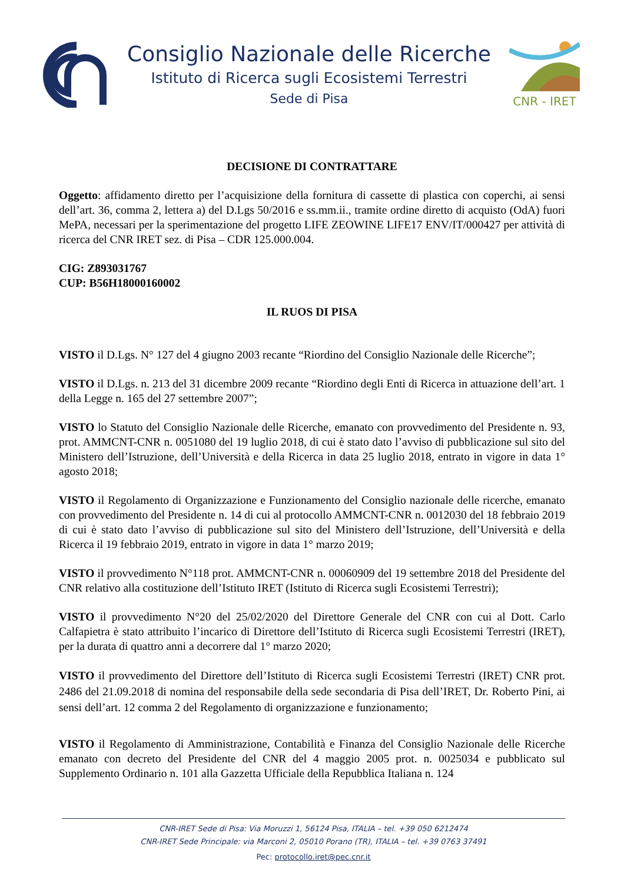Consiglio Nazionale delle Ricerche
Istituto di Ricerca sugli Ecosistemi Terrestri
Sede di Pisa
CNR - IRET
DECISIONE DI CONTRATTARE
Oggetto: affidamento diretto per l’acquisizione della fornitura di cassette di plastica con coperchi, ai sensi dell’art. 36, comma 2, lettera a) del D.Lgs 50/2016 e ss.mm.ii., tramite ordine diretto di acquisto (OdA) fuori MePA, necessari per la sperimentazione del progetto LIFE ZEOWINE LIFE17 ENV/IT/000427 per attività di ricerca del CNR IRET sez. di Pisa – CDR 125.000.004.
CIG: Z893031767
CUP: B56H18000160002
IL RUOS DI PISA
VISTO il D.Lgs. N° 127 del 4 giugno 2003 recante “Riordino del Consiglio Nazionale delle Ricerche”;
VISTO il D.Lgs. n. 213 del 31 dicembre 2009 recante “Riordino degli Enti di Ricerca in attuazione dell’art. 1 della Legge n. 165 del 27 settembre 2007”;
VISTO lo Statuto del Consiglio Nazionale delle Ricerche, emanato con provvedimento del Presidente n. 93, prot. AMMCNT-CNR n. 0051080 del 19 luglio 2018, di cui è stato dato l’avviso di pubblicazione sul sito del Ministero dell’Istruzione, dell’Università e della Ricerca in data 25 luglio 2018, entrato in vigore in data 1° agosto 2018;
VISTO il Regolamento di Organizzazione e Funzionamento del Consiglio nazionale delle ricerche, emanato con provvedimento del Presidente n. 14 di cui al protocollo AMMCNT-CNR n. 0012030 del 18 febbraio 2019 di cui è stato dato l’avviso di pubblicazione sul sito del Ministero dell’Istruzione, dell’Università e della Ricerca il 19 febbraio 2019, entrato in vigore in data 1° marzo 2019;
VISTO il provvedimento N°118 prot. AMMCNT-CNR n. 00060909 del 19 settembre 2018 del Presidente del CNR relativo alla costituzione dell’Istituto IRET (Istituto di Ricerca sugli Ecosistemi Terrestri);
VISTO il provvedimento N°20 del 25/02/2020 del Direttore Generale del CNR con cui al Dott. Carlo Calfapietra è stato attribuito l’incarico di Direttore dell’Istituto di Ricerca sugli Ecosistemi Terrestri (IRET), per la durata di quattro anni a decorrere dal 1° marzo 2020;
VISTO il provvedimento del Direttore dell’Istituto di Ricerca sugli Ecosistemi Terrestri (IRET) CNR prot. 2486 del 21.09.2018 di nomina del responsabile della sede secondaria di Pisa dell’IRET, Dr. Roberto Pini, ai sensi dell’art. 12 comma 2 del Regolamento di organizzazione e funzionamento;
VISTO il Regolamento di Amministrazione, Contabilità e Finanza del Consiglio Nazionale delle Ricerche emanato con decreto del Presidente del CNR del 4 maggio 2005 prot. n. 0025034 e pubblicato sul Supplemento Ordinario n. 101 alla Gazzetta Ufficiale della Repubblica Italiana n. 124
CNR-IRET Sede di Pisa: Via Moruzzi 1, 56124 Pisa, ITALIA – tel. +39 050 6212474
CNR-IRET Sede Principale: via Marconi 2, 05010 Porano (TR), ITALIA – tel. +39 0763 37491
Pec: protocollo.iret@pec.cnr.it